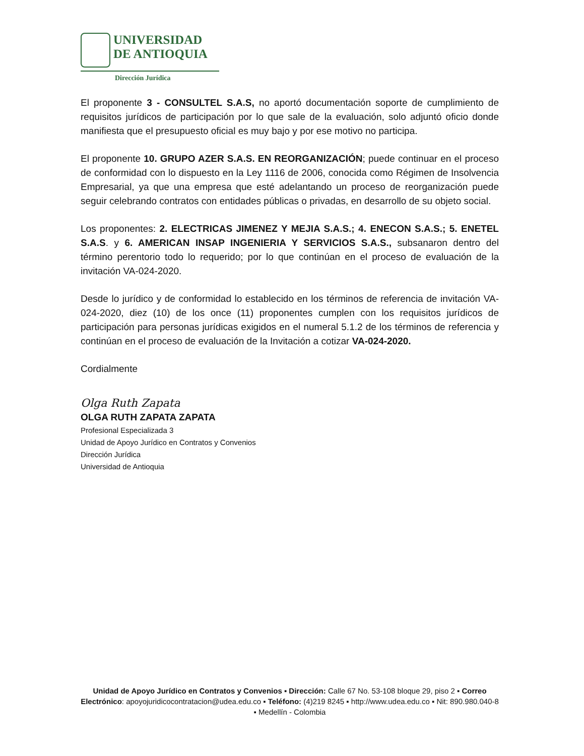UNIVERSIDAD
DE ANTIOQUIA
Dirección Jurídica
El proponente 3 - CONSULTEL S.A.S, no aportó documentación soporte de cumplimiento de requisitos jurídicos de participación por lo que sale de la evaluación, solo adjuntó oficio donde manifiesta que el presupuesto oficial es muy bajo y por ese motivo no participa.
El proponente 10. GRUPO AZER S.A.S. EN REORGANIZACIÓN; puede continuar en el proceso de conformidad con lo dispuesto en la Ley 1116 de 2006, conocida como Régimen de Insolvencia Empresarial, ya que una empresa que esté adelantando un proceso de reorganización puede seguir celebrando contratos con entidades públicas o privadas, en desarrollo de su objeto social.
Los proponentes: 2. ELECTRICAS JIMENEZ Y MEJIA S.A.S.; 4. ENECON S.A.S.; 5. ENETEL S.A.S. y 6. AMERICAN INSAP INGENIERIA Y SERVICIOS S.A.S., subsanaron dentro del término perentorio todo lo requerido; por lo que continúan en el proceso de evaluación de la invitación VA-024-2020.
Desde lo jurídico y de conformidad lo establecido en los términos de referencia de invitación VA-024-2020, diez (10) de los once (11) proponentes cumplen con los requisitos jurídicos de participación para personas jurídicas exigidos en el numeral 5.1.2 de los términos de referencia y continúan en el proceso de evaluación de la Invitación a cotizar VA-024-2020.
Cordialmente
Olga Ruth Zapata
OLGA RUTH ZAPATA ZAPATA
Profesional Especializada 3
Unidad de Apoyo Jurídico en Contratos y Convenios
Dirección Jurídica
Universidad de Antioquia
Unidad de Apoyo Jurídico en Contratos y Convenios ▪ Dirección: Calle 67 No. 53-108 bloque 29, piso 2 ▪ Correo Electrónico: apoyojuridicocontratacion@udea.edu.co ▪ Teléfono: (4)219 8245 ▪ http://www.udea.edu.co ▪ Nit: 890.980.040-8 ▪ Medellín - Colombia